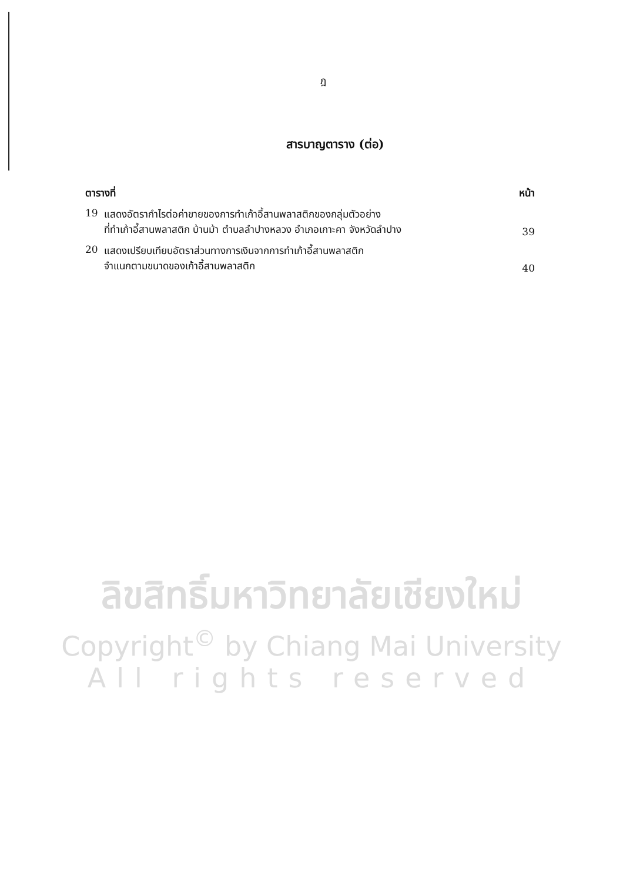ฎ
สารบาญตาราง (ต่อ)
ตารางที่ หน้า
19 แสดงอัตรากำไรต่อค่าขายของการทำเก้าอี้สานพลาสติกของกลุ่มตัวอย่าง
ที่ทำเก้าอี้สานพลาสติก บ้านม้า ตำบลลำปางหลวง อำเภอเกาะคา จังหวัดลำปาง
39
20 แสดงเปรียบเทียบอัตราส่วนทางการเงินจากการทำเก้าอี้สานพลาสติก
จำแนกตามขนาดของเก้าอี้สานพลาสติก
40
ลิขสิทธิ์มหาวิทยาลัยเชียงใหม่
Copyright<sup>©</sup> by Chiang Mai University
All rights reserved